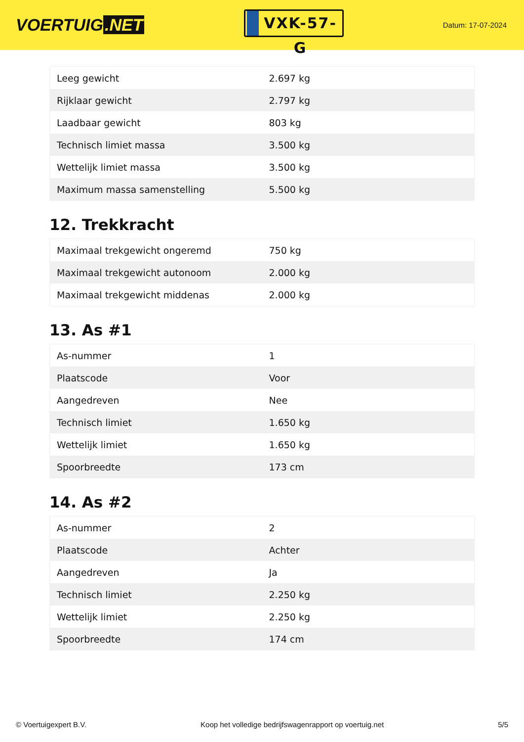VOERTUIG.NET
VXK-57-G
Datum: 17-07-2024
| Leeg gewicht | 2.697 kg |
| Rijklaar gewicht | 2.797 kg |
| Laadbaar gewicht | 803 kg |
| Technisch limiet massa | 3.500 kg |
| Wettelijk limiet massa | 3.500 kg |
| Maximum massa samenstelling | 5.500 kg |
12. Trekkracht
| Maximaal trekgewicht ongeremd | 750 kg |
| Maximaal trekgewicht autonoom | 2.000 kg |
| Maximaal trekgewicht middenas | 2.000 kg |
13. As #1
| As-nummer | 1 |
| Plaatscode | Voor |
| Aangedreven | Nee |
| Technisch limiet | 1.650 kg |
| Wettelijk limiet | 1.650 kg |
| Spoorbreedte | 173 cm |
14. As #2
| As-nummer | 2 |
| Plaatscode | Achter |
| Aangedreven | Ja |
| Technisch limiet | 2.250 kg |
| Wettelijk limiet | 2.250 kg |
| Spoorbreedte | 174 cm |
© Voertuigexpert B.V. Koop het volledige bedrijfswagenrapport op voertuig.net 5/5